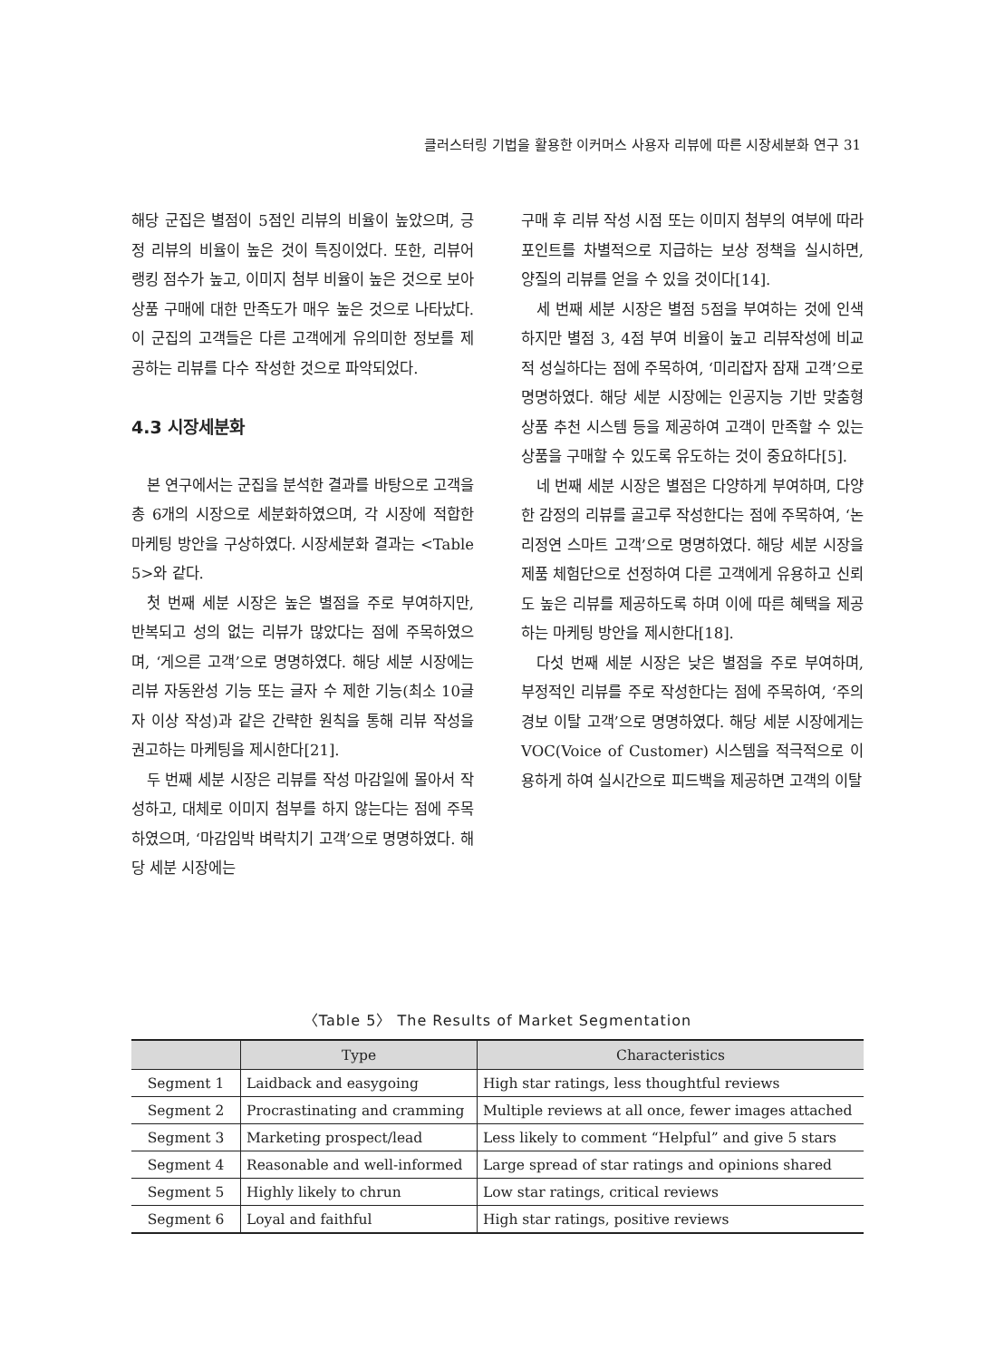클러스터링 기법을 활용한 이커머스 사용자 리뷰에 따른 시장세분화 연구 31
해당 군집은 별점이 5점인 리뷰의 비율이 높았으며, 긍정 리뷰의 비율이 높은 것이 특징이었다. 또한, 리뷰어 랭킹 점수가 높고, 이미지 첨부 비율이 높은 것으로 보아 상품 구매에 대한 만족도가 매우 높은 것으로 나타났다. 이 군집의 고객들은 다른 고객에게 유의미한 정보를 제공하는 리뷰를 다수 작성한 것으로 파악되었다.
4.3 시장세분화
본 연구에서는 군집을 분석한 결과를 바탕으로 고객을 총 6개의 시장으로 세분화하였으며, 각 시장에 적합한 마케팅 방안을 구상하였다. 시장세분화 결과는 <Table 5>와 같다.
첫 번째 세분 시장은 높은 별점을 주로 부여하지만, 반복되고 성의 없는 리뷰가 많았다는 점에 주목하였으며, ‘게으른 고객’으로 명명하였다. 해당 세분 시장에는 리뷰 자동완성 기능 또는 글자 수 제한 기능(최소 10글자 이상 작성)과 같은 간략한 원칙을 통해 리뷰 작성을 권고하는 마케팅을 제시한다[21].
두 번째 세분 시장은 리뷰를 작성 마감일에 몰아서 작성하고, 대체로 이미지 첨부를 하지 않는다는 점에 주목하였으며, ‘마감임박 벼락치기 고객’으로 명명하였다. 해당 세분 시장에는
구매 후 리뷰 작성 시점 또는 이미지 첨부의 여부에 따라 포인트를 차별적으로 지급하는 보상 정책을 실시하면, 양질의 리뷰를 얻을 수 있을 것이다[14].
세 번째 세분 시장은 별점 5점을 부여하는 것에 인색하지만 별점 3, 4점 부여 비율이 높고 리뷰작성에 비교적 성실하다는 점에 주목하여, ‘미리잡자 잠재 고객’으로 명명하였다. 해당 세분 시장에는 인공지능 기반 맞춤형 상품 추천 시스템 등을 제공하여 고객이 만족할 수 있는 상품을 구매할 수 있도록 유도하는 것이 중요하다[5].
네 번째 세분 시장은 별점은 다양하게 부여하며, 다양한 감정의 리뷰를 골고루 작성한다는 점에 주목하여, ‘논리정연 스마트 고객’으로 명명하였다. 해당 세분 시장을 제품 체험단으로 선정하여 다른 고객에게 유용하고 신뢰도 높은 리뷰를 제공하도록 하며 이에 따른 혜택을 제공하는 마케팅 방안을 제시한다[18].
다섯 번째 세분 시장은 낮은 별점을 주로 부여하며, 부정적인 리뷰를 주로 작성한다는 점에 주목하여, ‘주의경보 이탈 고객’으로 명명하였다. 해당 세분 시장에게는 VOC(Voice of Customer) 시스템을 적극적으로 이용하게 하여 실시간으로 피드백을 제공하면 고객의 이탈
〈Table 5〉 The Results of Market Segmentation
| | Type | Characteristics |
| --- | --- | --- |
| Segment 1 | Laidback and easygoing | High star ratings, less thoughtful reviews |
| Segment 2 | Procrastinating and cramming | Multiple reviews at all once, fewer images attached |
| Segment 3 | Marketing prospect/lead | Less likely to comment “Helpful” and give 5 stars |
| Segment 4 | Reasonable and well-informed | Large spread of star ratings and opinions shared |
| Segment 5 | Highly likely to chrun | Low star ratings, critical reviews |
| Segment 6 | Loyal and faithful | High star ratings, positive reviews |